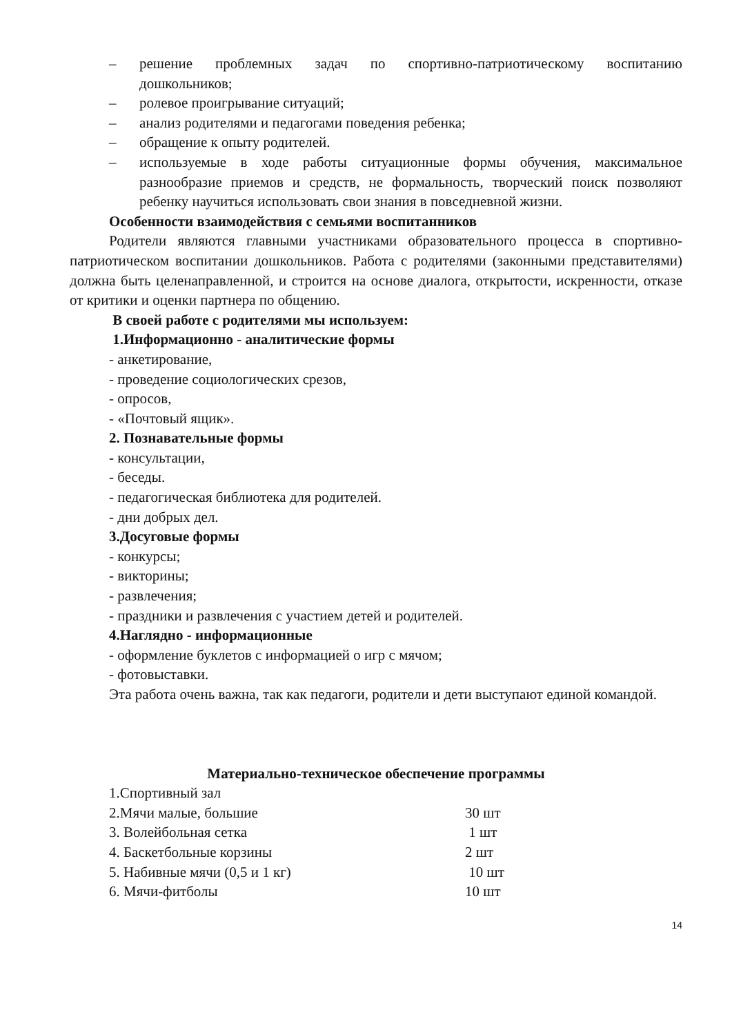– решение проблемных задач по спортивно-патриотическому воспитанию дошкольников;
– ролевое проигрывание ситуаций;
– анализ родителями и педагогами поведения ребенка;
– обращение к опыту родителей.
– используемые в ходе работы ситуационные формы обучения, максимальное разнообразие приемов и средств, не формальность, творческий поиск позволяют ребенку научиться использовать свои знания в повседневной жизни.
Особенности взаимодействия с семьями воспитанников
Родители являются главными участниками образовательного процесса в спортивно-патриотическом воспитании дошкольников. Работа с родителями (законными представителями) должна быть целенаправленной, и строится на основе диалога, открытости, искренности, отказе от критики и оценки партнера по общению.
В своей работе с родителями мы используем:
1.Информационно - аналитические формы
- анкетирование,
- проведение социологических срезов,
- опросов,
- «Почтовый ящик».
2. Познавательные формы
- консультации,
- беседы.
- педагогическая библиотека для родителей.
- дни добрых дел.
3.Досуговые формы
- конкурсы;
- викторины;
- развлечения;
- праздники и развлечения с участием детей и родителей.
4.Наглядно - информационные
- оформление буклетов с информацией о игр с мячом;
- фотовыставки.
Эта работа очень важна, так как педагоги, родители и дети выступают единой командой.
Материально-техническое обеспечение программы
1.Спортивный зал
2.Мячи малые, большие 30 шт
3. Волейбольная сетка 1 шт
4. Баскетбольные корзины 2 шт
5. Набивные мячи (0,5 и 1 кг) 10 шт
6. Мячи-фитболы 10 шт
14